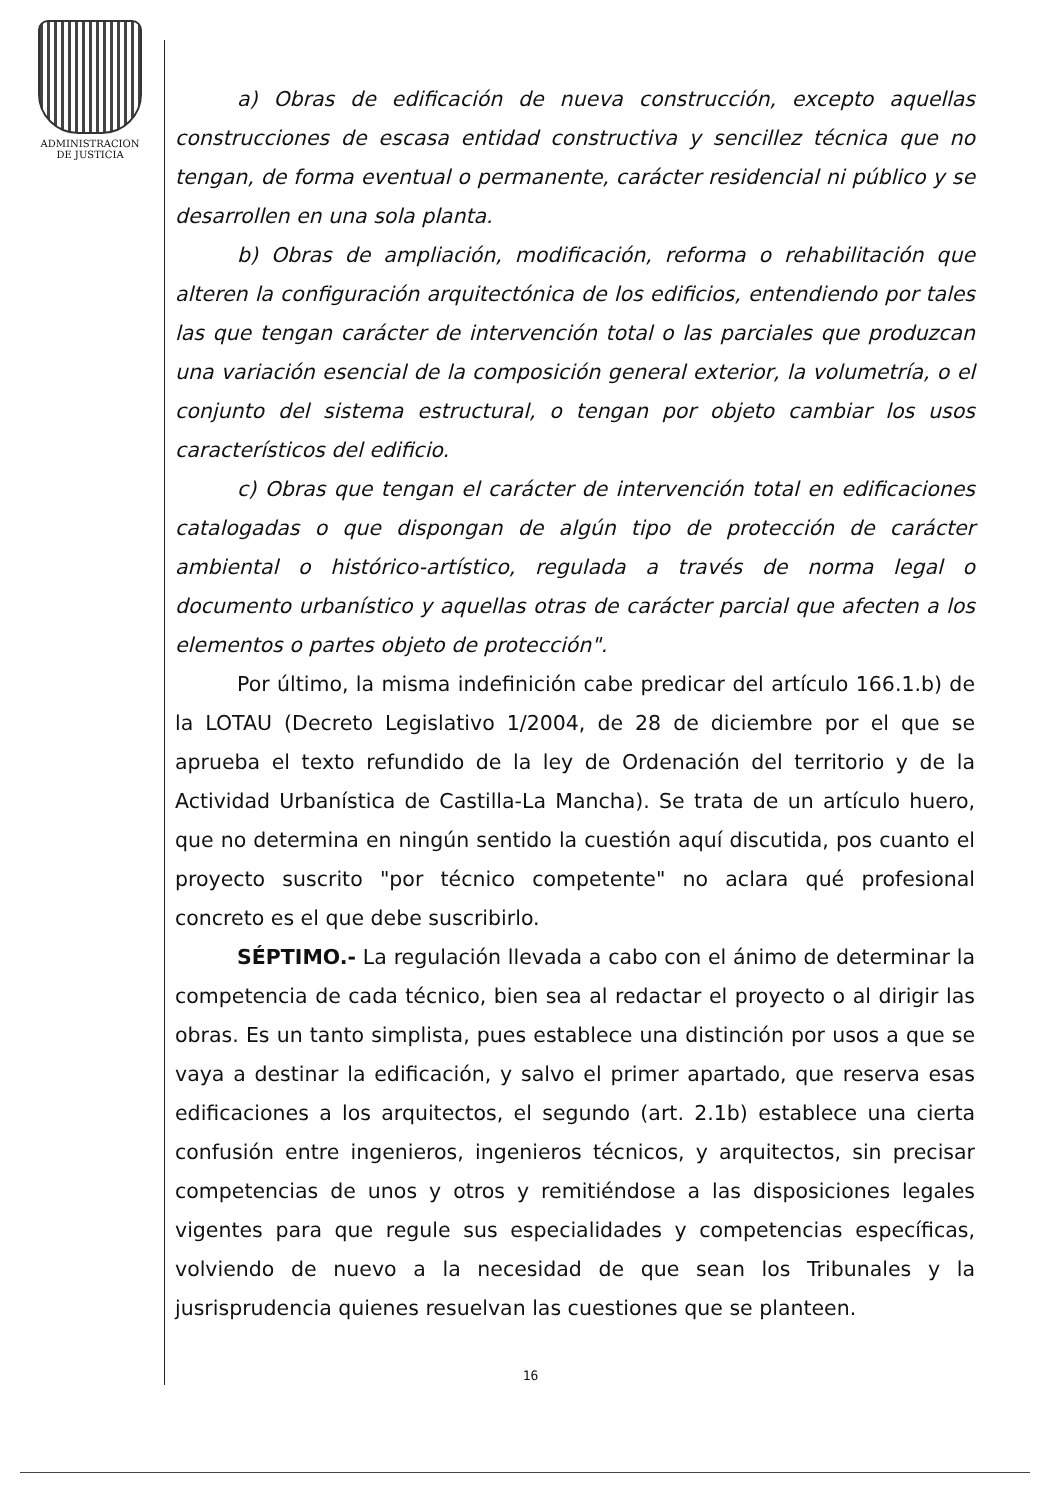ADMINISTRACION
DE JUSTICIA
a) Obras de edificación de nueva construcción, excepto aquellas construcciones de escasa entidad constructiva y sencillez técnica que no tengan, de forma eventual o permanente, carácter residencial ni público y se desarrollen en una sola planta.
b) Obras de ampliación, modificación, reforma o rehabilitación que alteren la configuración arquitectónica de los edificios, entendiendo por tales las que tengan carácter de intervención total o las parciales que produzcan una variación esencial de la composición general exterior, la volumetría, o el conjunto del sistema estructural, o tengan por objeto cambiar los usos característicos del edificio.
c) Obras que tengan el carácter de intervención total en edificaciones catalogadas o que dispongan de algún tipo de protección de carácter ambiental o histórico-artístico, regulada a través de norma legal o documento urbanístico y aquellas otras de carácter parcial que afecten a los elementos o partes objeto de protección".
Por último, la misma indefinición cabe predicar del artículo 166.1.b) de la LOTAU (Decreto Legislativo 1/2004, de 28 de diciembre por el que se aprueba el texto refundido de la ley de Ordenación del territorio y de la Actividad Urbanística de Castilla-La Mancha). Se trata de un artículo huero, que no determina en ningún sentido la cuestión aquí discutida, pos cuanto el proyecto suscrito "por técnico competente" no aclara qué profesional concreto es el que debe suscribirlo.
SÉPTIMO.- La regulación llevada a cabo con el ánimo de determinar la competencia de cada técnico, bien sea al redactar el proyecto o al dirigir las obras. Es un tanto simplista, pues establece una distinción por usos a que se vaya a destinar la edificación, y salvo el primer apartado, que reserva esas edificaciones a los arquitectos, el segundo (art. 2.1b) establece una cierta confusión entre ingenieros, ingenieros técnicos, y arquitectos, sin precisar competencias de unos y otros y remitiéndose a las disposiciones legales vigentes para que regule sus especialidades y competencias específicas, volviendo de nuevo a la necesidad de que sean los Tribunales y la jusrisprudencia quienes resuelvan las cuestiones que se planteen.
16